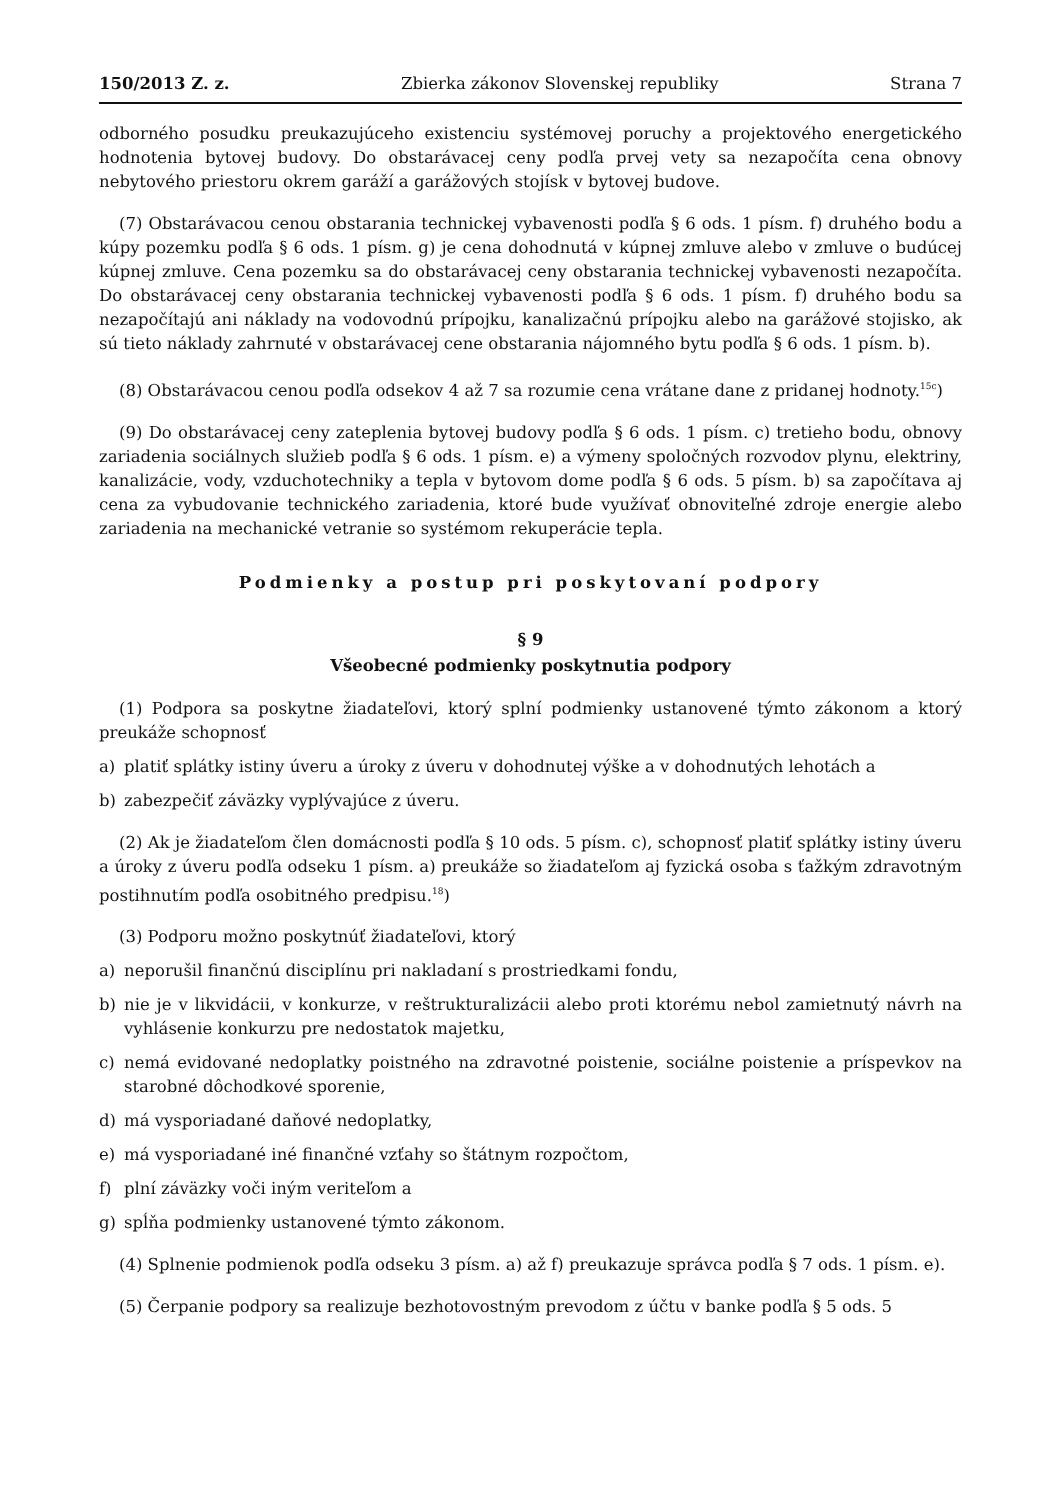150/2013 Z. z. Zbierka zákonov Slovenskej republiky Strana 7
odborného posudku preukazujúceho existenciu systémovej poruchy a projektového energetického hodnotenia bytovej budovy. Do obstarávacej ceny podľa prvej vety sa nezapočíta cena obnovy nebytového priestoru okrem garáží a garážových stojísk v bytovej budove.
(7) Obstarávacou cenou obstarania technickej vybavenosti podľa § 6 ods. 1 písm. f) druhého bodu a kúpy pozemku podľa § 6 ods. 1 písm. g) je cena dohodnutá v kúpnej zmluve alebo v zmluve o budúcej kúpnej zmluve. Cena pozemku sa do obstarávacej ceny obstarania technickej vybavenosti nezapočíta. Do obstarávacej ceny obstarania technickej vybavenosti podľa § 6 ods. 1 písm. f) druhého bodu sa nezapočítajú ani náklady na vodovodnú prípojku, kanalizačnú prípojku alebo na garážové stojisko, ak sú tieto náklady zahrnuté v obstarávacej cene obstarania nájomného bytu podľa § 6 ods. 1 písm. b).
(8) Obstarávacou cenou podľa odsekov 4 až 7 sa rozumie cena vrátane dane z pridanej hodnoty.<sup>15c</sup>)
(9) Do obstarávacej ceny zateplenia bytovej budovy podľa § 6 ods. 1 písm. c) tretieho bodu, obnovy zariadenia sociálnych služieb podľa § 6 ods. 1 písm. e) a výmeny spoločných rozvodov plynu, elektriny, kanalizácie, vody, vzduchotechniky a tepla v bytovom dome podľa § 6 ods. 5 písm. b) sa započítava aj cena za vybudovanie technického zariadenia, ktoré bude využívať obnoviteľné zdroje energie alebo zariadenia na mechanické vetranie so systémom rekuperácie tepla.
Podmienky a postup pri poskytovaní podpory
§ 9
Všeobecné podmienky poskytnutia podpory
(1) Podpora sa poskytne žiadateľovi, ktorý splní podmienky ustanovené týmto zákonom a ktorý preukáže schopnosť
a) platiť splátky istiny úveru a úroky z úveru v dohodnutej výške a v dohodnutých lehotách a
b) zabezpečiť záväzky vyplývajúce z úveru.
(2) Ak je žiadateľom člen domácnosti podľa § 10 ods. 5 písm. c), schopnosť platiť splátky istiny úveru a úroky z úveru podľa odseku 1 písm. a) preukáže so žiadateľom aj fyzická osoba s ťažkým zdravotným postihnutím podľa osobitného predpisu.<sup>18</sup>)
(3) Podporu možno poskytnúť žiadateľovi, ktorý
a) neporušil finančnú disciplínu pri nakladaní s prostriedkami fondu,
b) nie je v likvidácii, v konkurze, v reštrukturalizácii alebo proti ktorému nebol zamietnutý návrh na vyhlásenie konkurzu pre nedostatok majetku,
c) nemá evidované nedoplatky poistného na zdravotné poistenie, sociálne poistenie a príspevkov na starobné dôchodkové sporenie,
d) má vysporiadané daňové nedoplatky,
e) má vysporiadané iné finančné vzťahy so štátnym rozpočtom,
f) plní záväzky voči iným veriteľom a
g) spĺňa podmienky ustanovené týmto zákonom.
(4) Splnenie podmienok podľa odseku 3 písm. a) až f) preukazuje správca podľa § 7 ods. 1 písm. e).
(5) Čerpanie podpory sa realizuje bezhotovostným prevodom z účtu v banke podľa § 5 ods. 5